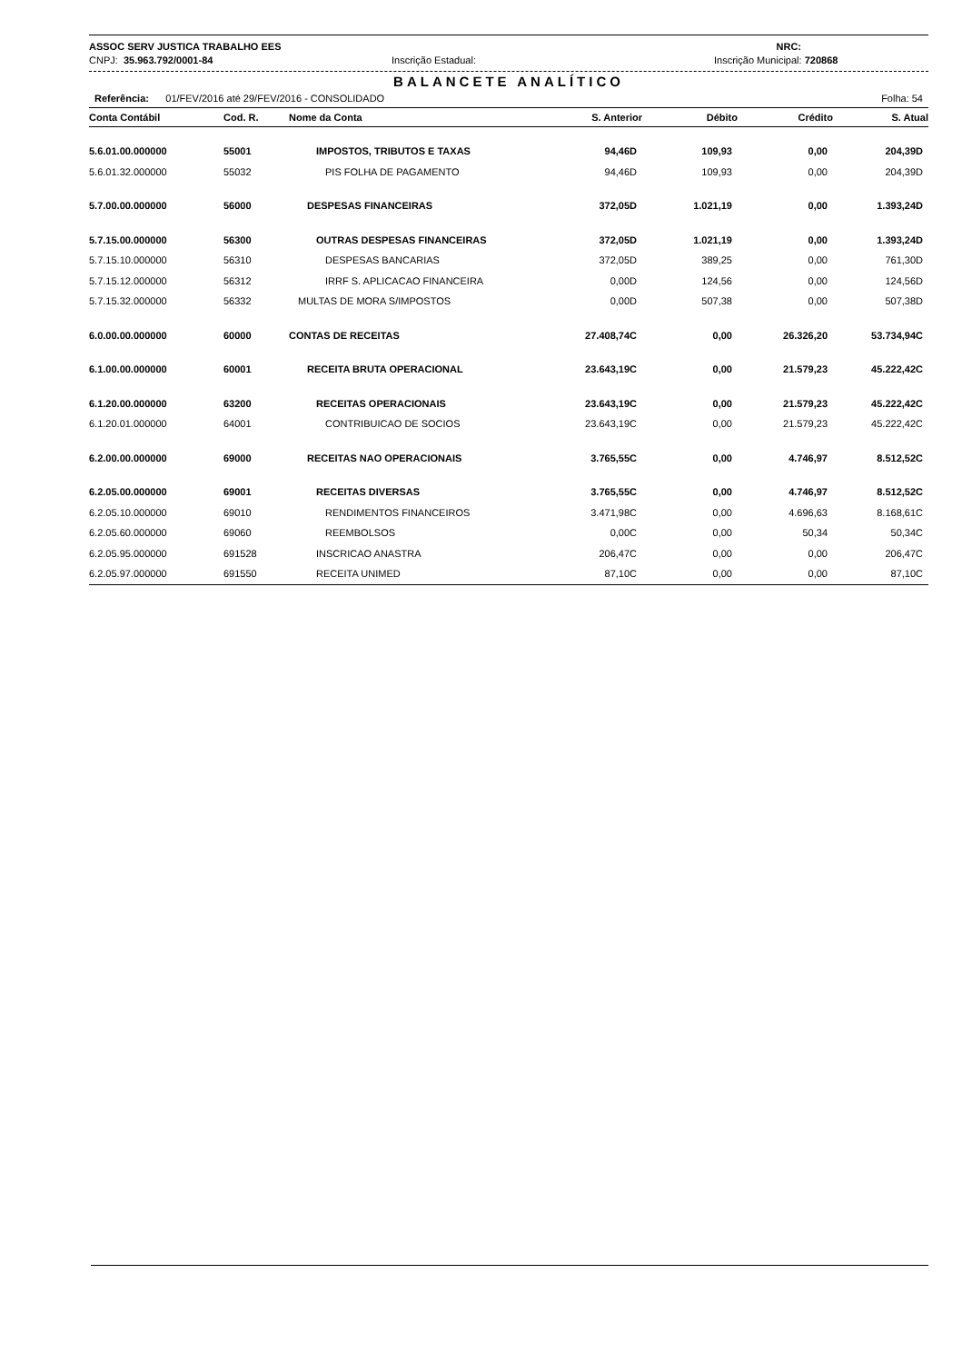ASSOC SERV JUSTICA TRABALHO EES NRC:
CNPJ: 35.963.792/0001-84 Inscrição Estadual: Inscrição Municipal: 720868
BALANCETE ANALÍTICO
Referência: 01/FEV/2016 até 29/FEV/2016 - CONSOLIDADO Folha: 54
| Conta Contábil | Cod. R. | Nome da Conta | S. Anterior | Débito | Crédito | S. Atual |
| --- | --- | --- | --- | --- | --- | --- |
| 5.6.01.00.000000 | 55001 | IMPOSTOS, TRIBUTOS E TAXAS | 94,46D | 109,93 | 0,00 | 204,39D |
| 5.6.01.32.000000 | 55032 | PIS FOLHA DE PAGAMENTO | 94,46D | 109,93 | 0,00 | 204,39D |
| 5.7.00.00.000000 | 56000 | DESPESAS FINANCEIRAS | 372,05D | 1.021,19 | 0,00 | 1.393,24D |
| 5.7.15.00.000000 | 56300 | OUTRAS DESPESAS FINANCEIRAS | 372,05D | 1.021,19 | 0,00 | 1.393,24D |
| 5.7.15.10.000000 | 56310 | DESPESAS BANCARIAS | 372,05D | 389,25 | 0,00 | 761,30D |
| 5.7.15.12.000000 | 56312 | IRRF S. APLICACAO FINANCEIRA | 0,00D | 124,56 | 0,00 | 124,56D |
| 5.7.15.32.000000 | 56332 | MULTAS DE MORA S/IMPOSTOS | 0,00D | 507,38 | 0,00 | 507,38D |
| 6.0.00.00.000000 | 60000 | CONTAS DE RECEITAS | 27.408,74C | 0,00 | 26.326,20 | 53.734,94C |
| 6.1.00.00.000000 | 60001 | RECEITA BRUTA OPERACIONAL | 23.643,19C | 0,00 | 21.579,23 | 45.222,42C |
| 6.1.20.00.000000 | 63200 | RECEITAS OPERACIONAIS | 23.643,19C | 0,00 | 21.579,23 | 45.222,42C |
| 6.1.20.01.000000 | 64001 | CONTRIBUICAO DE SOCIOS | 23.643,19C | 0,00 | 21.579,23 | 45.222,42C |
| 6.2.00.00.000000 | 69000 | RECEITAS NAO OPERACIONAIS | 3.765,55C | 0,00 | 4.746,97 | 8.512,52C |
| 6.2.05.00.000000 | 69001 | RECEITAS DIVERSAS | 3.765,55C | 0,00 | 4.746,97 | 8.512,52C |
| 6.2.05.10.000000 | 69010 | RENDIMENTOS FINANCEIROS | 3.471,98C | 0,00 | 4.696,63 | 8.168,61C |
| 6.2.05.60.000000 | 69060 | REEMBOLSOS | 0,00C | 0,00 | 50,34 | 50,34C |
| 6.2.05.95.000000 | 691528 | INSCRICAO ANASTRA | 206,47C | 0,00 | 0,00 | 206,47C |
| 6.2.05.97.000000 | 691550 | RECEITA UNIMED | 87,10C | 0,00 | 0,00 | 87,10C |